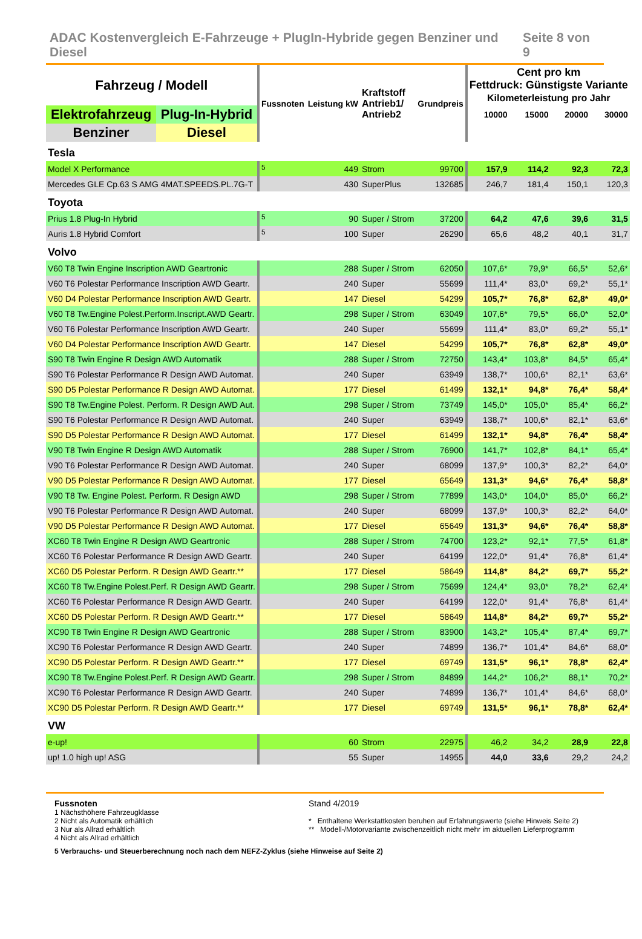ADAC Kostenvergleich E-Fahrzeuge + PlugIn-Hybride gegen Benziner und Diesel Seite 8 von 9
| Fahrzeug / Modell | | Fussnoten | Leistung kW | Kraftstoff Antrieb1/ Antrieb2 | Grundpreis | Cent pro km Fettdruck: Günstigste Variante Kilometerleistung pro Jahr | | | |
| Elektrofahrzeug | Plug-In-Hybrid | | | | | 10000 | 15000 | 20000 | 30000 |
| Benziner | Diesel | | | | | | | | |
| Tesla | | | | | | | | | |
| Model X Performance | | <sup>5</sup> | 449 | Strom | 99700 | 157,9 | 114,2 | 92,3 | 72,3 |
| Mercedes GLE Cp.63 S AMG 4MAT.SPEEDS.PL.7G-T | | | 430 | SuperPlus | 132685 | 246,7 | 181,4 | 150,1 | 120,3 |
| Toyota | | | | | | | | | |
| Prius 1.8 Plug-In Hybrid | | <sup>5</sup> | 90 | Super / Strom | 37200 | 64,2 | 47,6 | 39,6 | 31,5 |
| Auris 1.8 Hybrid Comfort | | <sup>5</sup> | 100 | Super | 26290 | 65,6 | 48,2 | 40,1 | 31,7 |
| Volvo | | | | | | | | | |
| V60 T8 Twin Engine Inscription AWD Geartronic | | | 288 | Super / Strom | 62050 | 107,6* | 79,9* | 66,5* | 52,6* |
| V60 T6 Polestar Performance Inscription AWD Geartr. | | | 240 | Super | 55699 | 111,4* | 83,0* | 69,2* | 55,1* |
| V60 D4 Polestar Performance Inscription AWD Geartr. | | | 147 | Diesel | 54299 | 105,7* | 76,8* | 62,8* | 49,0* |
| V60 T8 Tw.Engine Polest.Perform.Inscript.AWD Geartr. | | | 298 | Super / Strom | 63049 | 107,6* | 79,5* | 66,0* | 52,0* |
| V60 T6 Polestar Performance Inscription AWD Geartr. | | | 240 | Super | 55699 | 111,4* | 83,0* | 69,2* | 55,1* |
| V60 D4 Polestar Performance Inscription AWD Geartr. | | | 147 | Diesel | 54299 | 105,7* | 76,8* | 62,8* | 49,0* |
| S90 T8 Twin Engine R Design AWD Automatik | | | 288 | Super / Strom | 72750 | 143,4* | 103,8* | 84,5* | 65,4* |
| S90 T6 Polestar Performance R Design AWD Automat. | | | 240 | Super | 63949 | 138,7* | 100,6* | 82,1* | 63,6* |
| S90 D5 Polestar Performance R Design AWD Automat. | | | 177 | Diesel | 61499 | 132,1* | 94,8* | 76,4* | 58,4* |
| S90 T8 Tw.Engine Polest. Perform. R Design AWD Aut. | | | 298 | Super / Strom | 73749 | 145,0* | 105,0* | 85,4* | 66,2* |
| S90 T6 Polestar Performance R Design AWD Automat. | | | 240 | Super | 63949 | 138,7* | 100,6* | 82,1* | 63,6* |
| S90 D5 Polestar Performance R Design AWD Automat. | | | 177 | Diesel | 61499 | 132,1* | 94,8* | 76,4* | 58,4* |
| V90 T8 Twin Engine R Design AWD Automatik | | | 288 | Super / Strom | 76900 | 141,7* | 102,8* | 84,1* | 65,4* |
| V90 T6 Polestar Performance R Design AWD Automat. | | | 240 | Super | 68099 | 137,9* | 100,3* | 82,2* | 64,0* |
| V90 D5 Polestar Performance R Design AWD Automat. | | | 177 | Diesel | 65649 | 131,3* | 94,6* | 76,4* | 58,8* |
| V90 T8 Tw. Engine Polest. Perform. R Design AWD | | | 298 | Super / Strom | 77899 | 143,0* | 104,0* | 85,0* | 66,2* |
| V90 T6 Polestar Performance R Design AWD Automat. | | | 240 | Super | 68099 | 137,9* | 100,3* | 82,2* | 64,0* |
| V90 D5 Polestar Performance R Design AWD Automat. | | | 177 | Diesel | 65649 | 131,3* | 94,6* | 76,4* | 58,8* |
| XC60 T8 Twin Engine R Design AWD Geartronic | | | 288 | Super / Strom | 74700 | 123,2* | 92,1* | 77,5* | 61,8* |
| XC60 T6 Polestar Performance R Design AWD Geartr. | | | 240 | Super | 64199 | 122,0* | 91,4* | 76,8* | 61,4* |
| XC60 D5 Polestar Perform. R Design AWD Geartr.** | | | 177 | Diesel | 58649 | 114,8* | 84,2* | 69,7* | 55,2* |
| XC60 T8 Tw.Engine Polest.Perf. R Design AWD Geartr. | | | 298 | Super / Strom | 75699 | 124,4* | 93,0* | 78,2* | 62,4* |
| XC60 T6 Polestar Performance R Design AWD Geartr. | | | 240 | Super | 64199 | 122,0* | 91,4* | 76,8* | 61,4* |
| XC60 D5 Polestar Perform. R Design AWD Geartr.** | | | 177 | Diesel | 58649 | 114,8* | 84,2* | 69,7* | 55,2* |
| XC90 T8 Twin Engine R Design AWD Geartronic | | | 288 | Super / Strom | 83900 | 143,2* | 105,4* | 87,4* | 69,7* |
| XC90 T6 Polestar Performance R Design AWD Geartr. | | | 240 | Super | 74899 | 136,7* | 101,4* | 84,6* | 68,0* |
| XC90 D5 Polestar Perform. R Design AWD Geartr.** | | | 177 | Diesel | 69749 | 131,5* | 96,1* | 78,8* | 62,4* |
| XC90 T8 Tw.Engine Polest.Perf. R Design AWD Geartr. | | | 298 | Super / Strom | 84899 | 144,2* | 106,2* | 88,1* | 70,2* |
| XC90 T6 Polestar Performance R Design AWD Geartr. | | | 240 | Super | 74899 | 136,7* | 101,4* | 84,6* | 68,0* |
| XC90 D5 Polestar Perform. R Design AWD Geartr.** | | | 177 | Diesel | 69749 | 131,5* | 96,1* | 78,8* | 62,4* |
| VW | | | | | | | | | |
| e-up! | | | 60 | Strom | 22975 | 46,2 | 34,2 | 28,9 | 22,8 |
| up! 1.0 high up! ASG | | | 55 | Super | 14955 | 44,0 | 33,6 | 29,2 | 24,2 |
Fussnoten
1 Nächsthöhere Fahrzeugklasse
2 Nicht als Automatik erhältlich
3 Nur als Allrad erhältlich
4 Nicht als Allrad erhältlich
Stand 4/2019
* Enthaltene Werkstattkosten beruhen auf Erfahrungswerte (siehe Hinweis Seite 2)
** Modell-/Motorvariante zwischenzeitlich nicht mehr im aktuellen Lieferprogramm
5 Verbrauchs- und Steuerberechnung noch nach dem NEFZ-Zyklus (siehe Hinweise auf Seite 2)